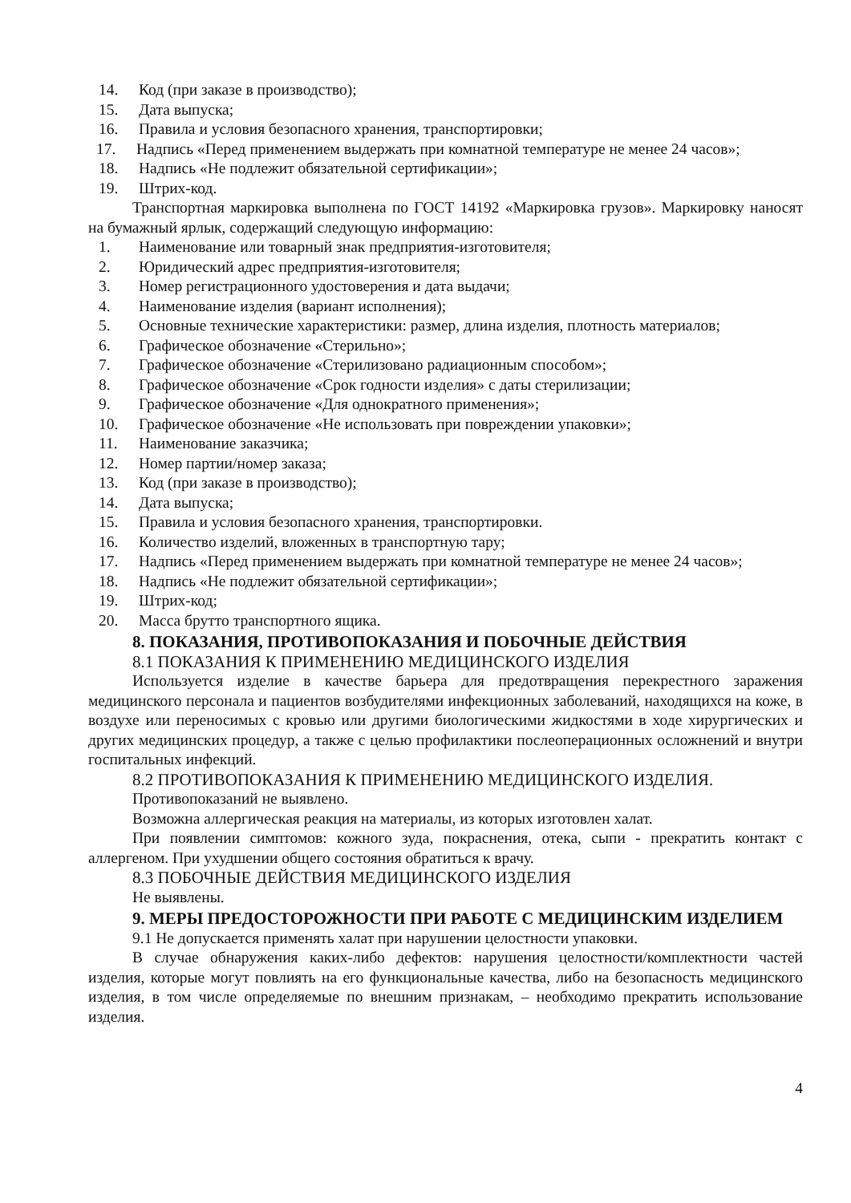14. Код (при заказе в производство);
15. Дата выпуска;
16. Правила и условия безопасного хранения, транспортировки;
17. Надпись «Перед применением выдержать при комнатной температуре не менее 24 часов»;
18. Надпись «Не подлежит обязательной сертификации»;
19. Штрих-код.
Транспортная маркировка выполнена по ГОСТ 14192 «Маркировка грузов». Маркировку наносят на бумажный ярлык, содержащий следующую информацию:
1. Наименование или товарный знак предприятия-изготовителя;
2. Юридический адрес предприятия-изготовителя;
3. Номер регистрационного удостоверения и дата выдачи;
4. Наименование изделия (вариант исполнения);
5. Основные технические характеристики: размер, длина изделия, плотность материалов;
6. Графическое обозначение «Стерильно»;
7. Графическое обозначение «Стерилизовано радиационным способом»;
8. Графическое обозначение «Срок годности изделия» с даты стерилизации;
9. Графическое обозначение «Для однократного применения»;
10. Графическое обозначение «Не использовать при повреждении упаковки»;
11. Наименование заказчика;
12. Номер партии/номер заказа;
13. Код (при заказе в производство);
14. Дата выпуска;
15. Правила и условия безопасного хранения, транспортировки.
16. Количество изделий, вложенных в транспортную тару;
17. Надпись «Перед применением выдержать при комнатной температуре не менее 24 часов»;
18. Надпись «Не подлежит обязательной сертификации»;
19. Штрих-код;
20. Масса брутто транспортного ящика.
8. ПОКАЗАНИЯ, ПРОТИВОПОКАЗАНИЯ И ПОБОЧНЫЕ ДЕЙСТВИЯ
8.1 ПОКАЗАНИЯ К ПРИМЕНЕНИЮ МЕДИЦИНСКОГО ИЗДЕЛИЯ
Используется изделие в качестве барьера для предотвращения перекрестного заражения медицинского персонала и пациентов возбудителями инфекционных заболеваний, находящихся на коже, в воздухе или переносимых с кровью или другими биологическими жидкостями в ходе хирургических и других медицинских процедур, а также с целью профилактики послеоперационных осложнений и внутри госпитальных инфекций.
8.2 ПРОТИВОПОКАЗАНИЯ К ПРИМЕНЕНИЮ МЕДИЦИНСКОГО ИЗДЕЛИЯ.
Противопоказаний не выявлено.
Возможна аллергическая реакция на материалы, из которых изготовлен халат.
При появлении симптомов: кожного зуда, покраснения, отека, сыпи - прекратить контакт с аллергеном. При ухудшении общего состояния обратиться к врачу.
8.3 ПОБОЧНЫЕ ДЕЙСТВИЯ МЕДИЦИНСКОГО ИЗДЕЛИЯ
Не выявлены.
9. МЕРЫ ПРЕДОСТОРОЖНОСТИ ПРИ РАБОТЕ С МЕДИЦИНСКИМ ИЗДЕЛИЕМ
9.1 Не допускается применять халат при нарушении целостности упаковки.
В случае обнаружения каких-либо дефектов: нарушения целостности/комплектности частей изделия, которые могут повлиять на его функциональные качества, либо на безопасность медицинского изделия, в том числе определяемые по внешним признакам, – необходимо прекратить использование изделия.
4